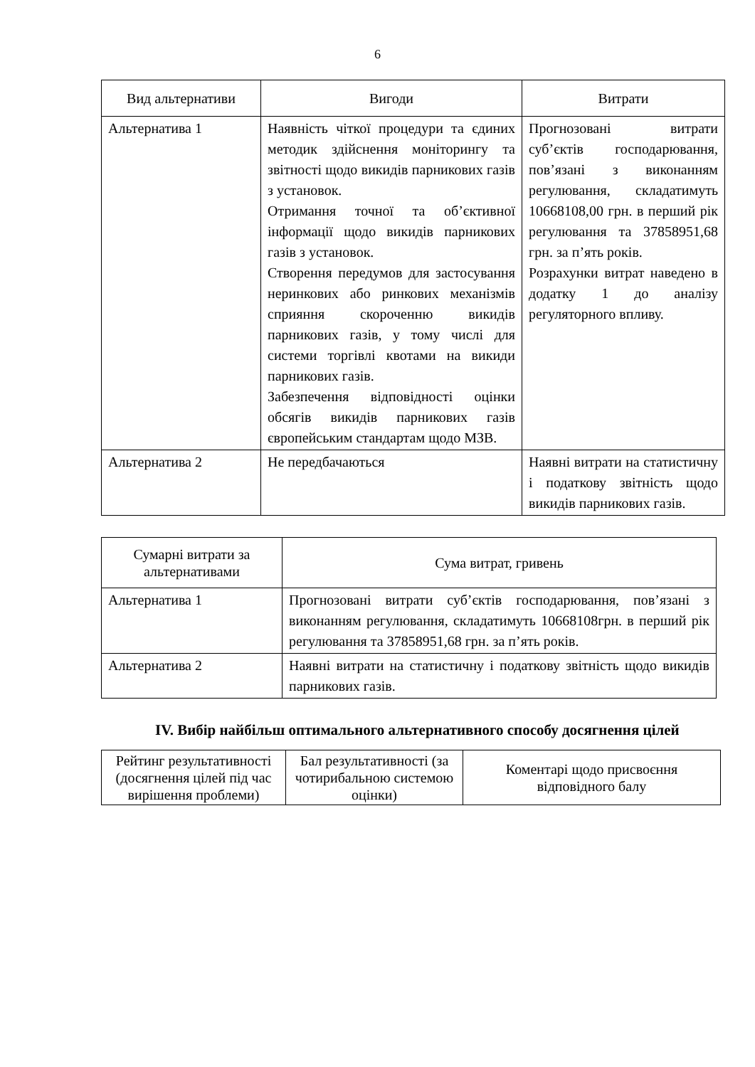6
| Вид альтернативи | Вигоди | Витрати |
| --- | --- | --- |
| Альтернатива 1 | Наявність чіткої процедури та єдиних методик здійснення моніторингу та звітності щодо викидів парникових газів з установок. Отримання точної та об’єктивної інформації щодо викидів парникових газів з установок. Створення передумов для застосування неринкових або ринкових механізмів сприяння скороченню викидів парникових газів, у тому числі для системи торгівлі квотами на викиди парникових газів. Забезпечення відповідності оцінки обсягів викидів парникових газів європейським стандартам щодо МЗВ. | Прогнозовані витрати суб’єктів господарювання, пов’язані з виконанням регулювання, складатимуть 10668108,00 грн. в перший рік регулювання та 37858951,68 грн. за п’ять років. Розрахунки витрат наведено в додатку 1 до аналізу регуляторного впливу. |
| Альтернатива 2 | Не передбачаються | Наявні витрати на статистичну і податкову звітність щодо викидів парникових газів. |
| Сумарні витрати за альтернативами | Сума витрат, гривень |
| --- | --- |
| Альтернатива 1 | Прогнозовані витрати суб’єктів господарювання, пов’язані з виконанням регулювання, складатимуть 10668108грн. в перший рік регулювання та 37858951,68 грн. за п’ять років. |
| Альтернатива 2 | Наявні витрати на статистичну і податкову звітність щодо викидів парникових газів. |
IV. Вибір найбільш оптимального альтернативного способу досягнення цілей
| Рейтинг результативності (досягнення цілей під час вирішення проблеми) | Бал результативності (за чотирибальною системою оцінки) | Коментарі щодо присвоєння відповідного балу |
| --- | --- | --- |